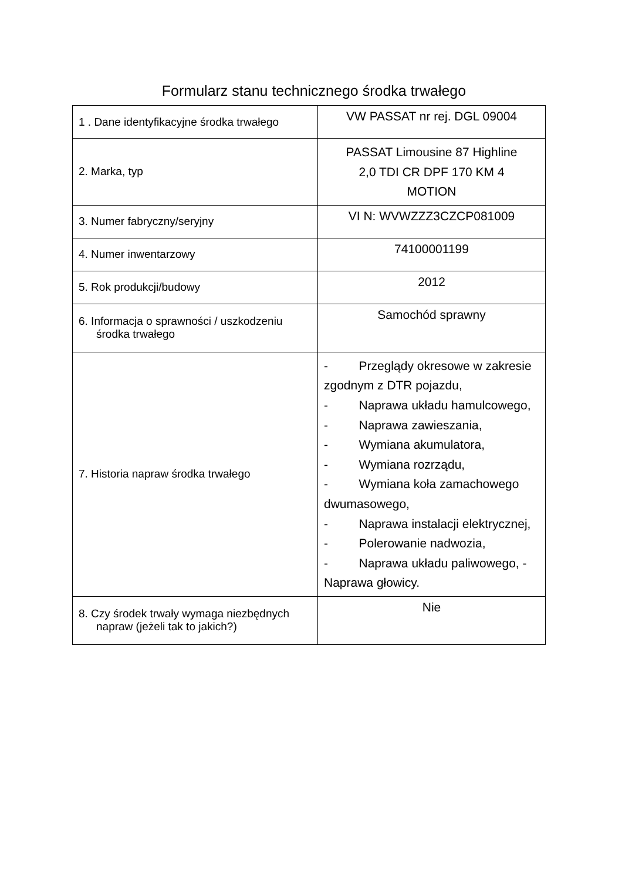Formularz stanu technicznego środka trwałego
| 1 . Dane identyfikacyjne środka trwałego | VW PASSAT nr rej. DGL 09004 |
| 2. Marka, typ | PASSAT Limousine 87 Highline 2,0 TDI CR DPF 170 KM 4 MOTION |
| 3. Numer fabryczny/seryjny | VI N: WVWZZZ3CZCP081009 |
| 4. Numer inwentarzowy | 74100001199 |
| 5. Rok produkcji/budowy | 2012 |
| 6. Informacja o sprawności / uszkodzeniu środka trwałego | Samochód sprawny |
| 7. Historia napraw środka trwałego | - Przeglądy okresowe w zakresie zgodnym z DTR pojazdu, - Naprawa układu hamulcowego, - Naprawa zawieszania, - Wymiana akumulatora, - Wymiana rozrządu, - Wymiana koła zamachowego dwumasowego, - Naprawa instalacji elektrycznej, - Polerowanie nadwozia, - Naprawa układu paliwowego, - Naprawa głowicy. |
| 8. Czy środek trwały wymaga niezbędnych napraw (jeżeli tak to jakich?) | Nie |